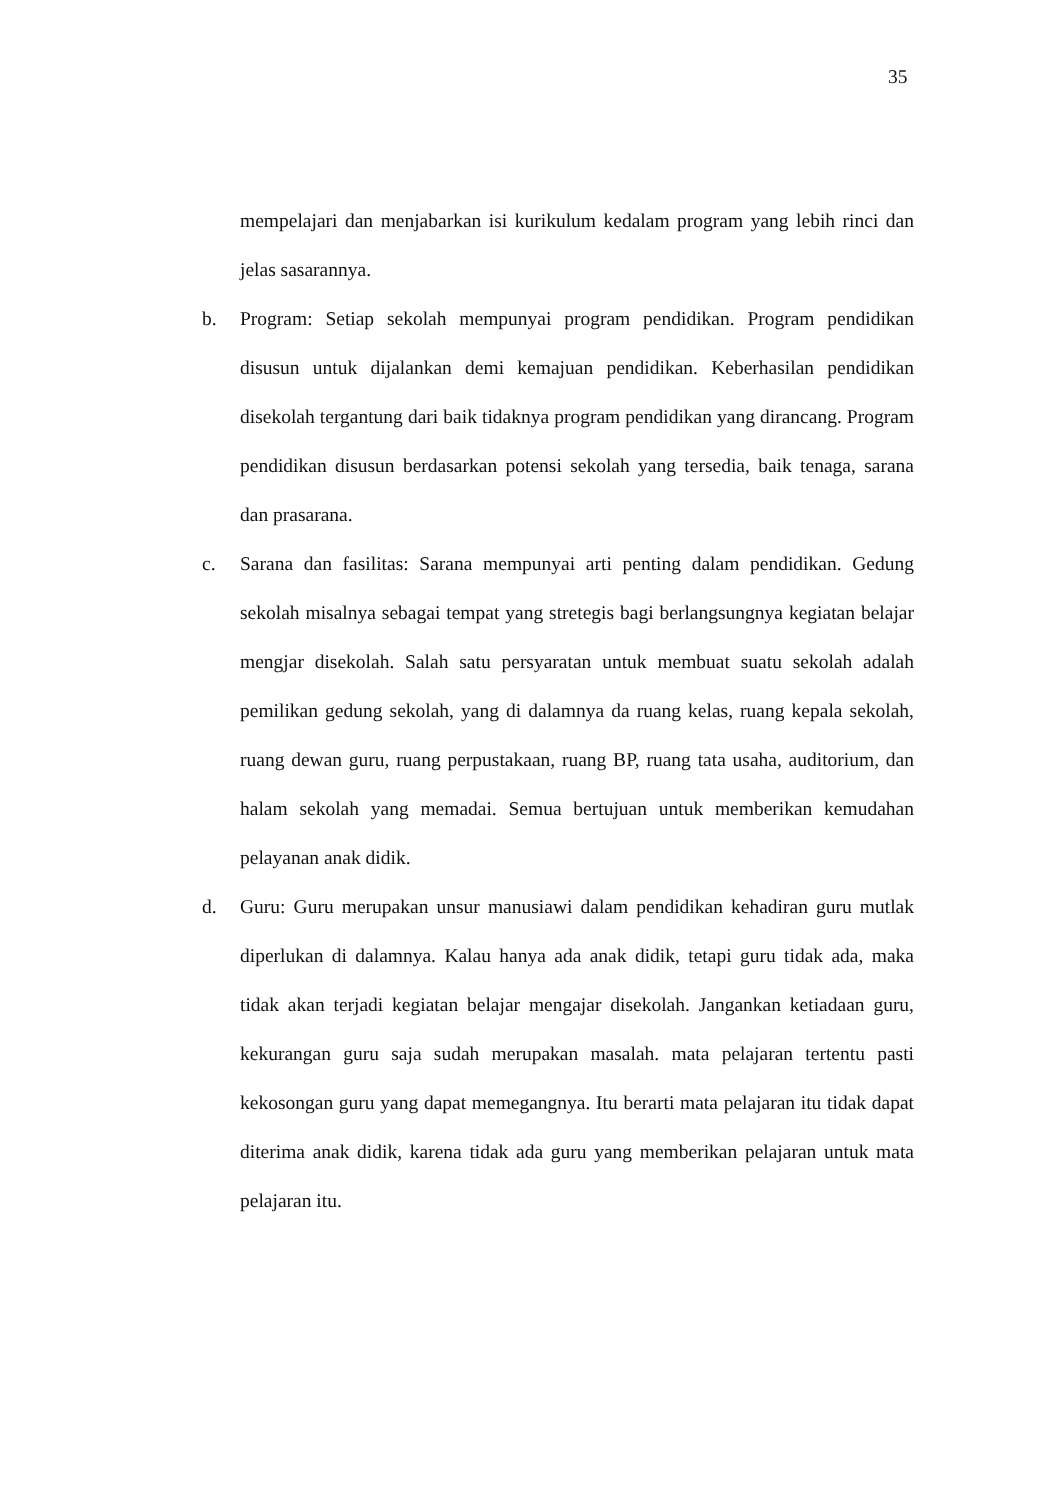35
mempelajari dan menjabarkan isi kurikulum kedalam program yang lebih rinci dan jelas sasarannya.
b. Program: Setiap sekolah mempunyai program pendidikan. Program pendidikan disusun untuk dijalankan demi kemajuan pendidikan. Keberhasilan pendidikan disekolah tergantung dari baik tidaknya program pendidikan yang dirancang. Program pendidikan disusun berdasarkan potensi sekolah yang tersedia, baik tenaga, sarana dan prasarana.
c. Sarana dan fasilitas: Sarana mempunyai arti penting dalam pendidikan. Gedung sekolah misalnya sebagai tempat yang stretegis bagi berlangsungnya kegiatan belajar mengjar disekolah. Salah satu persyaratan untuk membuat suatu sekolah adalah pemilikan gedung sekolah, yang di dalamnya da ruang kelas, ruang kepala sekolah, ruang dewan guru, ruang perpustakaan, ruang BP, ruang tata usaha, auditorium, dan halam sekolah yang memadai. Semua bertujuan untuk memberikan kemudahan pelayanan anak didik.
d. Guru: Guru merupakan unsur manusiawi dalam pendidikan kehadiran guru mutlak diperlukan di dalamnya. Kalau hanya ada anak didik, tetapi guru tidak ada, maka tidak akan terjadi kegiatan belajar mengajar disekolah. Jangankan ketiadaan guru, kekurangan guru saja sudah merupakan masalah. mata pelajaran tertentu pasti kekosongan guru yang dapat memegangnya. Itu berarti mata pelajaran itu tidak dapat diterima anak didik, karena tidak ada guru yang memberikan pelajaran untuk mata pelajaran itu.